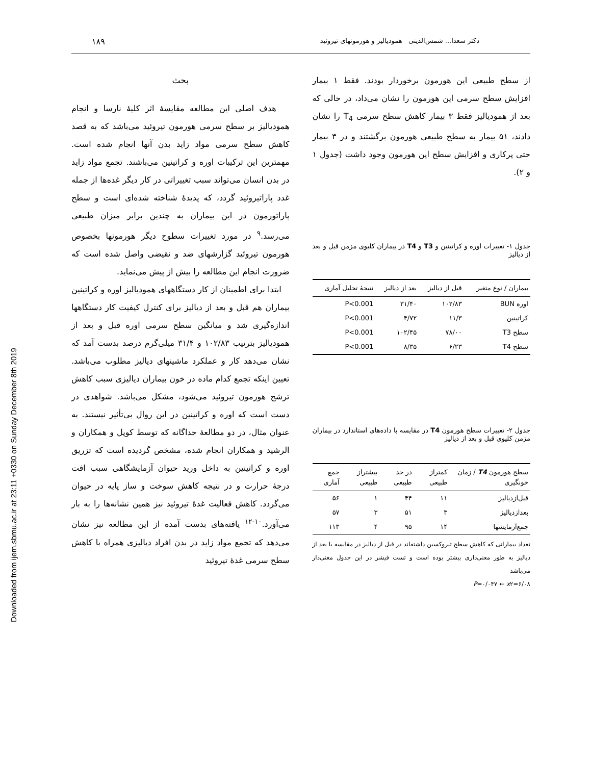Downloaded from ijem.sbmu.ac.ir at 23:11 +0330 on Sunday December 8th 2019
دکتر سعدا... شمس‌الدینی همودیالیز و هورمونهای تیروئید ۱۸۹
از سطح طبیعی این هورمون برخوردار بودند. فقط ۱ بیمار افزایش سطح سرمی این هورمون را نشان می‌داد، در حالی که بعد از همودیالیز فقط ۳ بیمار کاهش سطح سرمی T<sub>4</sub> را نشان دادند، ۵۱ بیمار به سطح طبیعی هورمون برگشتند و در ۳ بیمار حتی پرکاری و افزایش سطح این هورمون وجود داشت (جدول ۱ و ۲).
جدول ۱- تغییرات اوره و کراتینین و T3 و T4 در بیماران کلیوی مزمن قبل و بعد از دیالیز
| بیماران / نوع متغیر | قبل از دیالیز | بعد از دیالیز | نتیجهٔ تحلیل آماری |
| --- | --- | --- | --- |
| اوره BUN | ۱۰۲/۸۳ | ۳۱/۴۰ | P<0.001 |
| کراتینین | ۱۱/۳ | ۴/۷۲ | P<0.001 |
| سطح T3 | ۷۸/۰۰ | ۱۰۲/۴۵ | P<0.001 |
| سطح T4 | ۶/۲۳ | ۸/۳۵ | P<0.001 |
جدول ۲- تغییرات سطح هورمون T4 در مقایسه با داده‌های استاندارد در بیماران مزمن کلیوی قبل و بعد از دیالیز
| سطح هورمون T4 / زمان خونگیری | کمتراز طبیعی | در حد طبیعی | بیشتراز طبیعی | جمع آماری |
| --- | --- | --- | --- | --- |
| قبل‌ازدیالیز | ۱۱ | ۴۴ | ۱ | ۵۶ |
| بعدازدیالیز | ۳ | ۵۱ | ۳ | ۵۷ |
| جمع‌آزمایشها | ۱۴ | ۹۵ | ۴ | ۱۱۳ |
تعداد بیمارانی که کاهش سطح تیروکسین داشته‌اند در قبل از دیالیز در مقایسه با بعد از دیالیز به طور معنی‌داری بیشتر بوده است و تست فیشر در این جدول معنی‌دار می‌باشد
P=۰/۰۴۷ ← x۲=۶/۰۸
بحث
هدف اصلی این مطالعه مقایسهٔ اثر کلیهٔ نارسا و انجام همودیالیز بر سطح سرمی هورمون تیروئید می‌باشد که به قصد کاهش سطح سرمی مواد زاید بدن آنها انجام شده است. مهمترین این ترکیبات اوره و کراتینین می‌باشند. تجمع مواد زاید در بدن انسان می‌تواند سبب تغییراتی در کار دیگر غده‌ها از جمله غدد پاراتیروئید گردد، که پدیدهٔ شناخته شده‌ای است و سطح پاراتورمون در این بیماران به چندین برابر میزان طبیعی می‌رسد.<sup>۹</sup> در مورد تغییرات سطوح دیگر هورمونها بخصوص هورمون تیروئید گزارشهای ضد و نقیضی واصل شده است که ضرورت انجام این مطالعه را بیش از پیش می‌نماید.
ابتدا برای اطمینان از کار دستگاههای همودیالیز اوره و کراتینین بیماران هم قبل و بعد از دیالیز برای کنترل کیفیت کار دستگاهها اندازه‌گیری شد و میانگین سطح سرمی اوره قبل و بعد از همودیالیز بترتیب ۱۰۲/۸۳ و ۳۱/۴ میلی‌گرم درصد بدست آمد که نشان می‌دهد کار و عملکرد ماشینهای دیالیز مطلوب می‌باشد. تعیین اینکه تجمع کدام ماده در خون بیماران دیالیزی سبب کاهش ترشح هورمون تیروئید می‌شود، مشکل می‌باشد. شواهدی در دست است که اوره و کراتینین در این روال بی‌تأثیر نیستند. به عنوان مثال، در دو مطالعهٔ جداگانه که توسط کوپل و همکاران و الرشید و همکاران انجام شده، مشخص گردیده است که تزریق اوره و کراتینین به داخل ورید حیوان آزمایشگاهی سبب افت درجهٔ حرارت و در نتیجه کاهش سوخت و ساز پایه در حیوان می‌گردد. کاهش فعالیت غدهٔ تیروئید نیز همین نشانه‌ها را به بار می‌آورد.<sup>۱۰-۱۲</sup> یافته‌های بدست آمده از این مطالعه نیز نشان می‌دهد که تجمع مواد زاید در بدن افراد دیالیزی همراه با کاهش سطح سرمی غدهٔ تیروئید